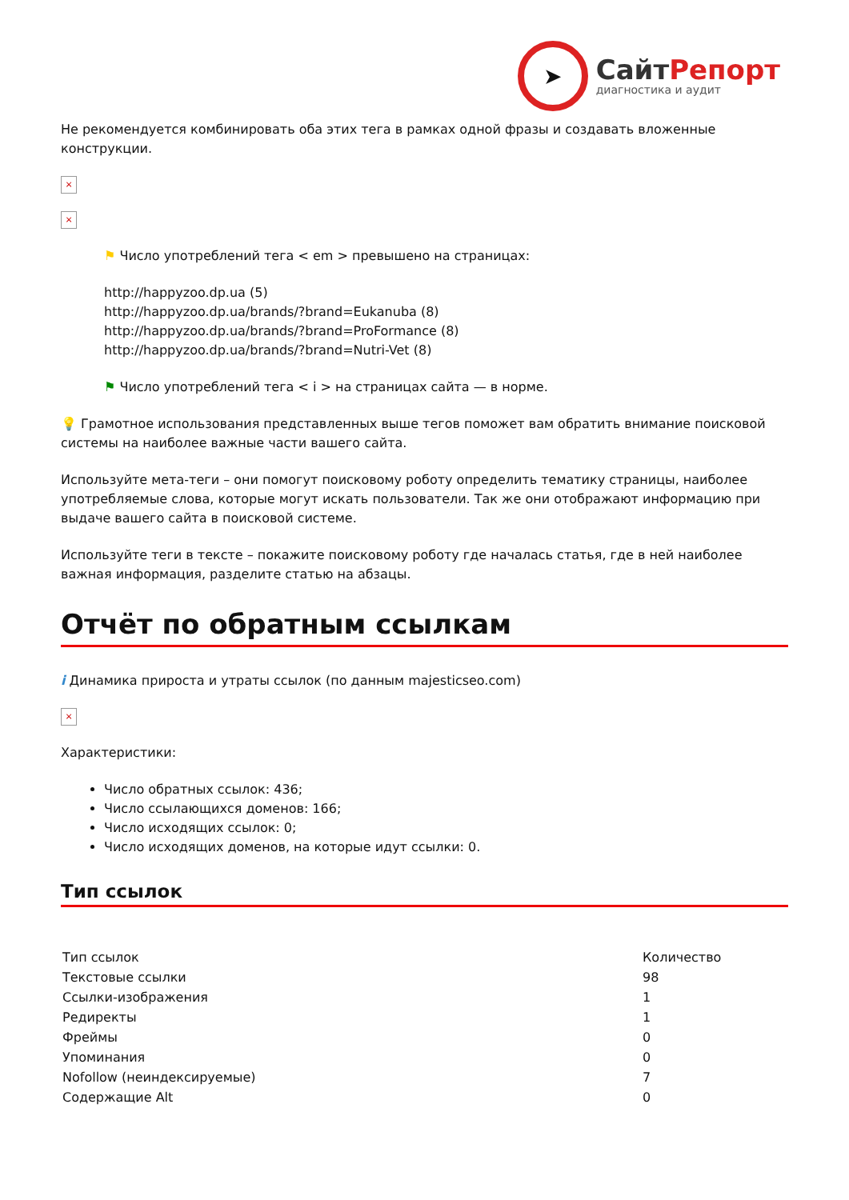➤
СайтРепорт
диагностика и аудит
Не рекомендуется комбинировать оба этих тега в рамках одной фразы и создавать вложенные конструкции.
×
×
⚑ Число употреблений тега < em > превышено на страницах:
http://happyzoo.dp.ua (5)
http://happyzoo.dp.ua/brands/?brand=Eukanuba (8)
http://happyzoo.dp.ua/brands/?brand=ProFormance (8)
http://happyzoo.dp.ua/brands/?brand=Nutri-Vet (8)
⚑ Число употреблений тега < i > на страницах сайта — в норме.
💡 Грамотное использования представленных выше тегов поможет вам обратить внимание поисковой системы на наиболее важные части вашего сайта.
Используйте мета-теги – они помогут поисковому роботу определить тематику страницы, наиболее употребляемые слова, которые могут искать пользователи. Так же они отображают информацию при выдаче вашего сайта в поисковой системе.
Используйте теги в тексте – покажите поисковому роботу где началась статья, где в ней наиболее важная информация, разделите статью на абзацы.
Отчёт по обратным ссылкам
i Динамика прироста и утраты ссылок (по данным majesticseo.com)
×
Характеристики:
Число обратных ссылок: 436;
Число ссылающихся доменов: 166;
Число исходящих ссылок: 0;
Число исходящих доменов, на которые идут ссылки: 0.
Тип ссылок
| Тип ссылок | Количество |
| --- | --- |
| Текстовые ссылки | 98 |
| Ссылки-изображения | 1 |
| Редиректы | 1 |
| Фреймы | 0 |
| Упоминания | 0 |
| Nofollow (неиндексируемые) | 7 |
| Содержащие Alt | 0 |